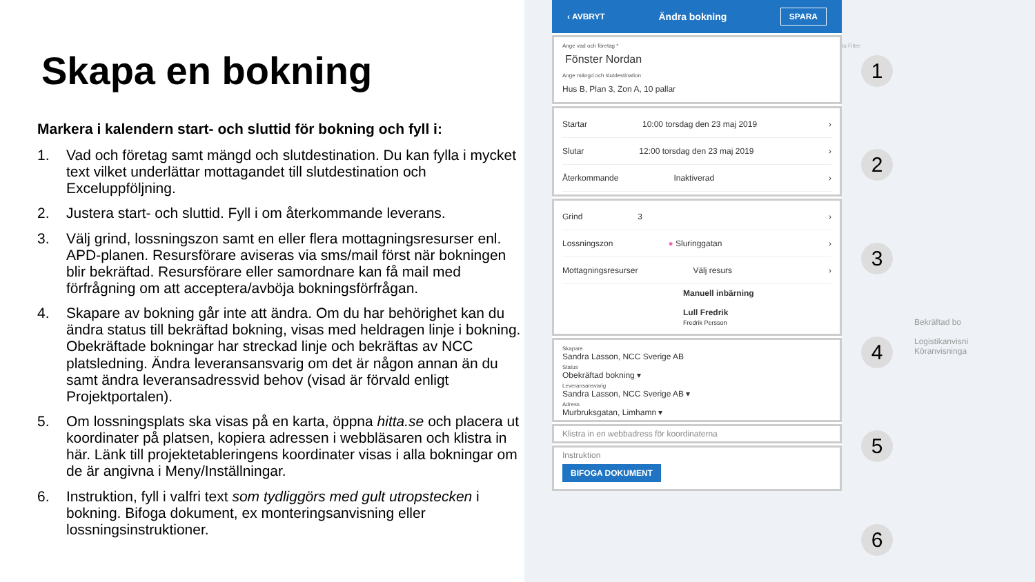Skapa en bokning
Markera i kalendern start- och sluttid för bokning och fyll i:
1. Vad och företag samt mängd och slutdestination. Du kan fylla i mycket text vilket underlättar mottagandet till slutdestination och Exceluppföljning.
2. Justera start- och sluttid. Fyll i om återkommande leverans.
3. Välj grind, lossningszon samt en eller flera mottagningsresurser enl. APD-planen. Resursförare aviseras via sms/mail först när bokningen blir bekräftad. Resursförare eller samordnare kan få mail med förfrågning om att acceptera/avböja bokningsförfrågan.
4. Skapare av bokning går inte att ändra. Om du har behörighet kan du ändra status till bekräftad bokning, visas med heldragen linje i bokning. Obekräftade bokningar har streckad linje och bekräftas av NCC platsledning. Ändra leveransansvarig om det är någon annan än du samt ändra leveransadressvid behov (visad är förvald enligt Projektportalen).
5. Om lossningsplats ska visas på en karta, öppna hitta.se och placera ut koordinater på platsen, kopiera adressen i webbläsaren och klistra in här. Länk till projektetableringens koordinater visas i alla bokningar om de är angivna i Meny/Inställningar.
6. Instruktion, fyll i valfri text som tydliggörs med gult utropstecken i bokning. Bifoga dokument, ex monteringsanvisning eller lossningsinstruktioner.
‹ AVBRYT Ändra bokning SPARA
Ange vad och företag *
Fönster Nordan
Ange mängd och slutdestination
Hus B, Plan 3, Zon A, 10 pallar
Startar 10:00 torsdag den 23 maj 2019 ›
Slutar 12:00 torsdag den 23 maj 2019 ›
Återkommande Inaktiverad ›
Grind 3 ›
Lossningszon ● Sluringgatan ›
Mottagningsresurser Välj resurs ›
Manuell inbärning
Lull Fredrik
Fredrik Persson
Skapare
Sandra Lasson, NCC Sverige AB
Status
Obekräftad bokning ▾
Leveransansvarig
Sandra Lasson, NCC Sverige AB ▾
Adress
Murbruksgatan, Limhamn ▾
Klistra in en webbadress för koordinaterna
Instruktion
BIFOGA DOKUMENT
1
2
3
4
5
6
Bekräftad bo
Logistikanvisni
Köranvisninga
ta Filter